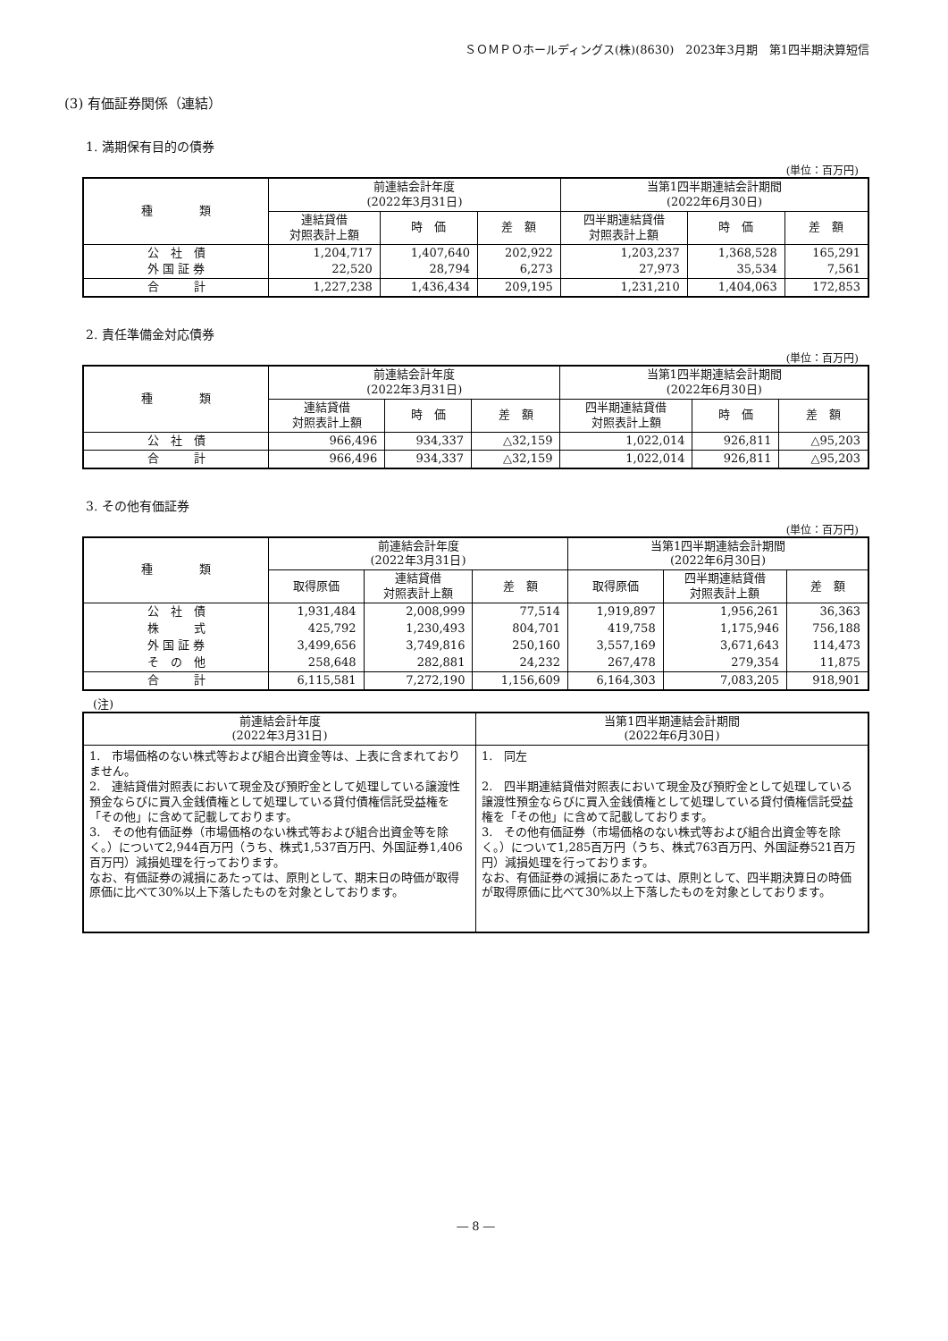ＳＯＭＰＯホールディングス(株)(8630)　2023年3月期　第1四半期決算短信
(3) 有価証券関係（連結）
1. 満期保有目的の債券
(単位：百万円)
| 種 類 | 前連結会計年度 (2022年3月31日) | | | 当第1四半期連結会計期間 (2022年6月30日) | | |
| --- | --- | --- | --- | --- | --- | --- |
| | 連結貸借 対照表計上額 | 時 価 | 差 額 | 四半期連結貸借 対照表計上額 | 時 価 | 差 額 |
| 公 社 債 | 1,204,717 | 1,407,640 | 202,922 | 1,203,237 | 1,368,528 | 165,291 |
| 外 国 証 券 | 22,520 | 28,794 | 6,273 | 27,973 | 35,534 | 7,561 |
| 合 計 | 1,227,238 | 1,436,434 | 209,195 | 1,231,210 | 1,404,063 | 172,853 |
2. 責任準備金対応債券
(単位：百万円)
| 種 類 | 前連結会計年度 (2022年3月31日) | | | 当第1四半期連結会計期間 (2022年6月30日) | | |
| --- | --- | --- | --- | --- | --- | --- |
| | 連結貸借 対照表計上額 | 時 価 | 差 額 | 四半期連結貸借 対照表計上額 | 時 価 | 差 額 |
| 公 社 債 | 966,496 | 934,337 | △32,159 | 1,022,014 | 926,811 | △95,203 |
| 合 計 | 966,496 | 934,337 | △32,159 | 1,022,014 | 926,811 | △95,203 |
3. その他有価証券
(単位：百万円)
| 種 類 | 前連結会計年度 (2022年3月31日) | | | 当第1四半期連結会計期間 (2022年6月30日) | | |
| --- | --- | --- | --- | --- | --- | --- |
| | 取得原価 | 連結貸借 対照表計上額 | 差 額 | 取得原価 | 四半期連結貸借 対照表計上額 | 差 額 |
| 公 社 債 | 1,931,484 | 2,008,999 | 77,514 | 1,919,897 | 1,956,261 | 36,363 |
| 株 式 | 425,792 | 1,230,493 | 804,701 | 419,758 | 1,175,946 | 756,188 |
| 外 国 証 券 | 3,499,656 | 3,749,816 | 250,160 | 3,557,169 | 3,671,643 | 114,473 |
| そ の 他 | 258,648 | 282,881 | 24,232 | 267,478 | 279,354 | 11,875 |
| 合 計 | 6,115,581 | 7,272,190 | 1,156,609 | 6,164,303 | 7,083,205 | 918,901 |
(注)
| 前連結会計年度 (2022年3月31日) | 当第1四半期連結会計期間 (2022年6月30日) |
| --- | --- |
| 1. 市場価格のない株式等および組合出資金等は、上表に含まれておりません。 2. 連結貸借対照表において現金及び預貯金として処理している譲渡性預金ならびに買入金銭債権として処理している貸付債権信託受益権を「その他」に含めて記載しております。 3. その他有価証券（市場価格のない株式等および組合出資金等を除く。）について2,944百万円（うち、株式1,537百万円、外国証券1,406百万円）減損処理を行っております。 なお、有価証券の減損にあたっては、原則として、期末日の時価が取得原価に比べて30%以上下落したものを対象としております。 | 1. 同左 2. 四半期連結貸借対照表において現金及び預貯金として処理している譲渡性預金ならびに買入金銭債権として処理している貸付債権信託受益権を「その他」に含めて記載しております。 3. その他有価証券（市場価格のない株式等および組合出資金等を除く。）について1,285百万円（うち、株式763百万円、外国証券521百万円）減損処理を行っております。 なお、有価証券の減損にあたっては、原則として、四半期決算日の時価が取得原価に比べて30%以上下落したものを対象としております。 |
― 8 ―